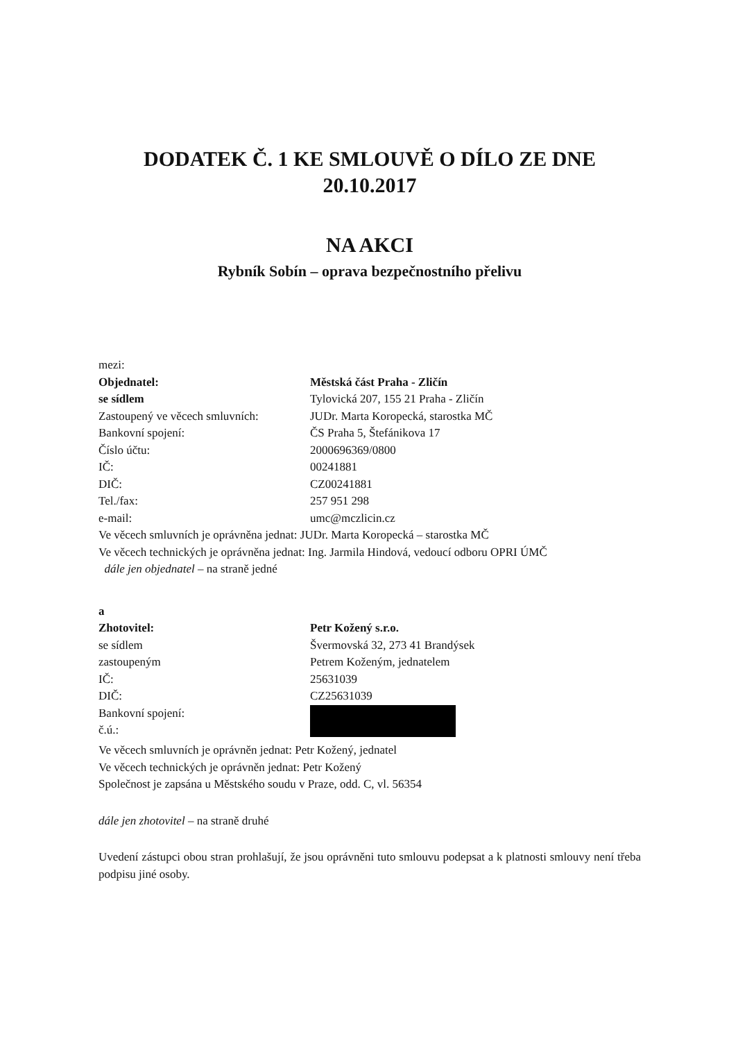DODATEK Č. 1 KE SMLOUVĚ O DÍLO ZE DNE
20.10.2017
NA AKCI
Rybník Sobín – oprava bezpečnostního přelivu
mezi:
Objednatel: Městská část Praha - Zličín
se sídlem Tylovická 207, 155 21 Praha - Zličín
Zastoupený ve věcech smluvních:
JUDr. Marta Koropecká, starostka MČ
Bankovní spojení: ČS Praha 5, Štefánikova 17
Číslo účtu: 2000696369/0800
IČ: 00241881
DIČ: CZ00241881
Tel./fax: 257 951 298
e-mail: umc@mczlicin.cz
Ve věcech smluvních je oprávněna jednat: JUDr. Marta Koropecká – starostka MČ
Ve věcech technických je oprávněna jednat: Ing. Jarmila Hindová, vedoucí odboru OPRI ÚMČ
dále jen objednatel – na straně jedné
a
Zhotovitel: Petr Kožený s.r.o.
se sídlem Švermovská 32, 273 41 Brandýsek
zastoupeným Petrem Koženým, jednatelem
IČ: 25631039
DIČ: CZ25631039
Bankovní spojení:
č.ú.:
Ve věcech smluvních je oprávněn jednat: Petr Kožený, jednatel
Ve věcech technických je oprávněn jednat: Petr Kožený
Společnost je zapsána u Městského soudu v Praze, odd. C, vl. 56354
dále jen zhotovitel – na straně druhé
Uvedení zástupci obou stran prohlašují, že jsou oprávněni tuto smlouvu podepsat a k platnosti smlouvy není třeba podpisu jiné osoby.